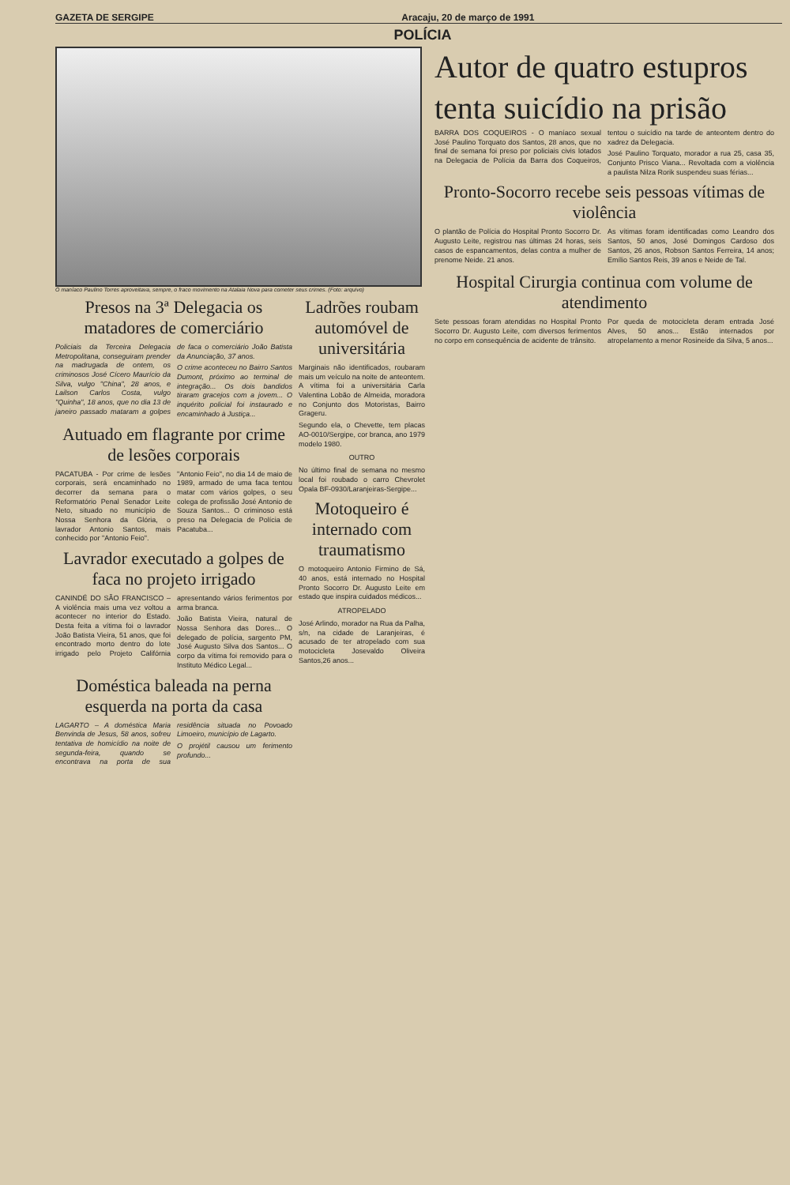GAZETA DE SERGIPE Aracaju, 20 de março de 1991
POLÍCIA
O maníaco Paulino Torres aproveitava, sempre, o fraco movimento na Atalaia Nova para cometer seus crimes. (Foto: arquivo)
Presos na 3ª Delegacia os matadores de comerciário
Policiais da Terceira Delegacia Metropolitana, conseguiram prender na madrugada de ontem, os criminosos José Cícero Maurício da Silva, vulgo "China", 28 anos, e Lailson Carlos Costa, vulgo "Quinha", 18 anos, que no dia 13 de janeiro passado mataram a golpes de faca o comerciário João Batista da Anunciação, 37 anos.
O crime aconteceu no Bairro Santos Dumont, próximo ao terminal de integração... Os dois bandidos tiraram gracejos com a jovem... O inquérito policial foi instaurado e encaminhado à Justiça...
Autuado em flagrante por crime de lesões corporais
PACATUBA - Por crime de lesões corporais, será encaminhado no decorrer da semana para o Reformatório Penal Senador Leite Neto, situado no município de Nossa Senhora da Glória, o lavrador Antonio Santos, mais conhecido por "Antonio Feio".
"Antonio Feio", no dia 14 de maio de 1989, armado de uma faca tentou matar com vários golpes, o seu colega de profissão José Antonio de Souza Santos... O criminoso está preso na Delegacia de Polícia de Pacatuba...
Lavrador executado a golpes de faca no projeto irrigado
CANINDÉ DO SÃO FRANCISCO – A violência mais uma vez voltou a acontecer no interior do Estado. Desta feita a vítima foi o lavrador João Batista Vieira, 51 anos, que foi encontrado morto dentro do lote irrigado pelo Projeto Califórnia apresentando vários ferimentos por arma branca.
João Batista Vieira, natural de Nossa Senhora das Dores... O delegado de polícia, sargento PM, José Augusto Silva dos Santos... O corpo da vítima foi removido para o Instituto Médico Legal...
Doméstica baleada na perna esquerda na porta da casa
LAGARTO – A doméstica Maria Benvinda de Jesus, 58 anos, sofreu tentativa de homicídio na noite de segunda-feira, quando se encontrava na porta de sua residência situada no Povoado Limoeiro, município de Lagarto.
O projétil causou um ferimento profundo...
Ladrões roubam automóvel de universitária
Marginais não identificados, roubaram mais um veículo na noite de anteontem. A vítima foi a universitária Carla Valentina Lobão de Almeida, moradora no Conjunto dos Motoristas, Bairro Grageru.
Segundo ela, o Chevette, tem placas AO-0010/Sergipe, cor branca, ano 1979 modelo 1980.
OUTRO
No último final de semana no mesmo local foi roubado o carro Chevrolet Opala BF-0930/Laranjeiras-Sergipe...
Motoqueiro é internado com traumatismo
O motoqueiro Antonio Firmino de Sá, 40 anos, está internado no Hospital Pronto Socorro Dr. Augusto Leite em estado que inspira cuidados médicos...
ATROPELADO
José Arlindo, morador na Rua da Palha, s/n, na cidade de Laranjeiras, é acusado de ter atropelado com sua motocicleta Josevaldo Oliveira Santos,26 anos...
Autor de quatro estupros tenta suicídio na prisão
BARRA DOS COQUEIROS - O maníaco sexual José Paulino Torquato dos Santos, 28 anos, que no final de semana foi preso por policiais civis lotados na Delegacia de Polícia da Barra dos Coqueiros, tentou o suicídio na tarde de anteontem dentro do xadrez da Delegacia.
José Paulino Torquato, morador a rua 25, casa 35, Conjunto Prisco Viana... Revoltada com a violência a paulista Nilza Rorik suspendeu suas férias...
Pronto-Socorro recebe seis pessoas vítimas de violência
O plantão de Polícia do Hospital Pronto Socorro Dr. Augusto Leite, registrou nas últimas 24 horas, seis casos de espancamentos, delas contra a mulher de prenome Neide. 21 anos.
As vítimas foram identificadas como Leandro dos Santos, 50 anos, José Domingos Cardoso dos Santos, 26 anos, Robson Santos Ferreira, 14 anos; Emílio Santos Reis, 39 anos e Neide de Tal.
Hospital Cirurgia continua com volume de atendimento
Sete pessoas foram atendidas no Hospital Pronto Socorro Dr. Augusto Leite, com diversos ferimentos no corpo em consequência de acidente de trânsito.
Por queda de motocicleta deram entrada José Alves, 50 anos... Estão internados por atropelamento a menor Rosineide da Silva, 5 anos...